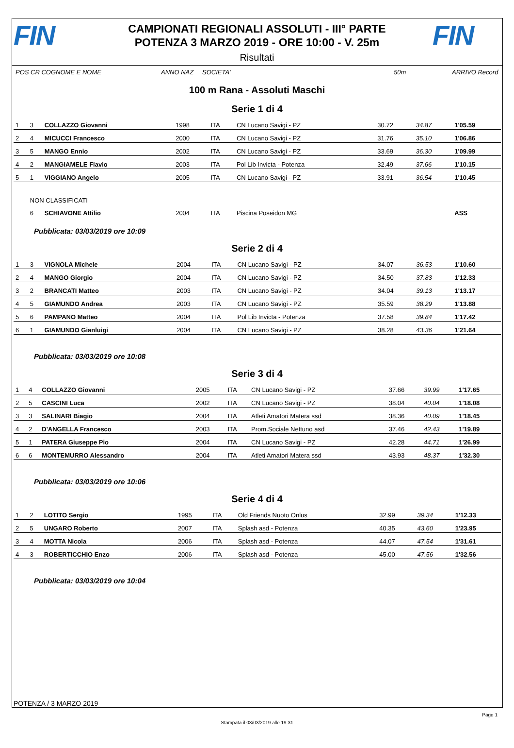FIN
CAMPIONATI REGIONALI ASSOLUTI - III° PARTE
POTENZA 3 MARZO 2019 - ORE 10:00 - V. 25m
FIN
Risultati
POS CR COGNOME E NOME ANNO NAZ SOCIETA' 50m ARRIVO Record
100 m Rana - Assoluti Maschi
Serie 1 di 4
| 1 | 3 | COLLAZZO Giovanni | 1998 | ITA | CN Lucano Savigi - PZ | 30.72 | 34.87 | 1'05.59 |
| 2 | 4 | MICUCCI Francesco | 2000 | ITA | CN Lucano Savigi - PZ | 31.76 | 35.10 | 1'06.86 |
| 3 | 5 | MANGO Ennio | 2002 | ITA | CN Lucano Savigi - PZ | 33.69 | 36.30 | 1'09.99 |
| 4 | 2 | MANGIAMELE Flavio | 2003 | ITA | Pol Lib Invicta - Potenza | 32.49 | 37.66 | 1'10.15 |
| 5 | 1 | VIGGIANO Angelo | 2005 | ITA | CN Lucano Savigi - PZ | 33.91 | 36.54 | 1'10.45 |
| | NON CLASSIFICATI | | | | | | | |
| | 6 | SCHIAVONE Attilio | 2004 | ITA | Piscina Poseidon MG | | | ASS |
Pubblicata: 03/03/2019 ore 10:09
Serie 2 di 4
| 1 | 3 | VIGNOLA Michele | 2004 | ITA | CN Lucano Savigi - PZ | 34.07 | 36.53 | 1'10.60 |
| 2 | 4 | MANGO Giorgio | 2004 | ITA | CN Lucano Savigi - PZ | 34.50 | 37.83 | 1'12.33 |
| 3 | 2 | BRANCATI Matteo | 2003 | ITA | CN Lucano Savigi - PZ | 34.04 | 39.13 | 1'13.17 |
| 4 | 5 | GIAMUNDO Andrea | 2003 | ITA | CN Lucano Savigi - PZ | 35.59 | 38.29 | 1'13.88 |
| 5 | 6 | PAMPANO Matteo | 2004 | ITA | Pol Lib Invicta - Potenza | 37.58 | 39.84 | 1'17.42 |
| 6 | 1 | GIAMUNDO Gianluigi | 2004 | ITA | CN Lucano Savigi - PZ | 38.28 | 43.36 | 1'21.64 |
Pubblicata: 03/03/2019 ore 10:08
Serie 3 di 4
| 1 | 4 | COLLAZZO Giovanni | 2005 | ITA | CN Lucano Savigi - PZ | 37.66 | 39.99 | 1'17.65 |
| 2 | 5 | CASCINI Luca | 2002 | ITA | CN Lucano Savigi - PZ | 38.04 | 40.04 | 1'18.08 |
| 3 | 3 | SALINARI Biagio | 2004 | ITA | Atleti Amatori Matera ssd | 38.36 | 40.09 | 1'18.45 |
| 4 | 2 | D'ANGELLA Francesco | 2003 | ITA | Prom.Sociale Nettuno asd | 37.46 | 42.43 | 1'19.89 |
| 5 | 1 | PATERA Giuseppe Pio | 2004 | ITA | CN Lucano Savigi - PZ | 42.28 | 44.71 | 1'26.99 |
| 6 | 6 | MONTEMURRO Alessandro | 2004 | ITA | Atleti Amatori Matera ssd | 43.93 | 48.37 | 1'32.30 |
Pubblicata: 03/03/2019 ore 10:06
Serie 4 di 4
| 1 | 2 | LOTITO Sergio | 1995 | ITA | Old Friends Nuoto Onlus | 32.99 | 39.34 | 1'12.33 |
| 2 | 5 | UNGARO Roberto | 2007 | ITA | Splash asd - Potenza | 40.35 | 43.60 | 1'23.95 |
| 3 | 4 | MOTTA Nicola | 2006 | ITA | Splash asd - Potenza | 44.07 | 47.54 | 1'31.61 |
| 4 | 3 | ROBERTICCHIO Enzo | 2006 | ITA | Splash asd - Potenza | 45.00 | 47.56 | 1'32.56 |
Pubblicata: 03/03/2019 ore 10:04
POTENZA / 3 MARZO 2019
Page 1
Stampata il 03/03/2019 alle 19:31